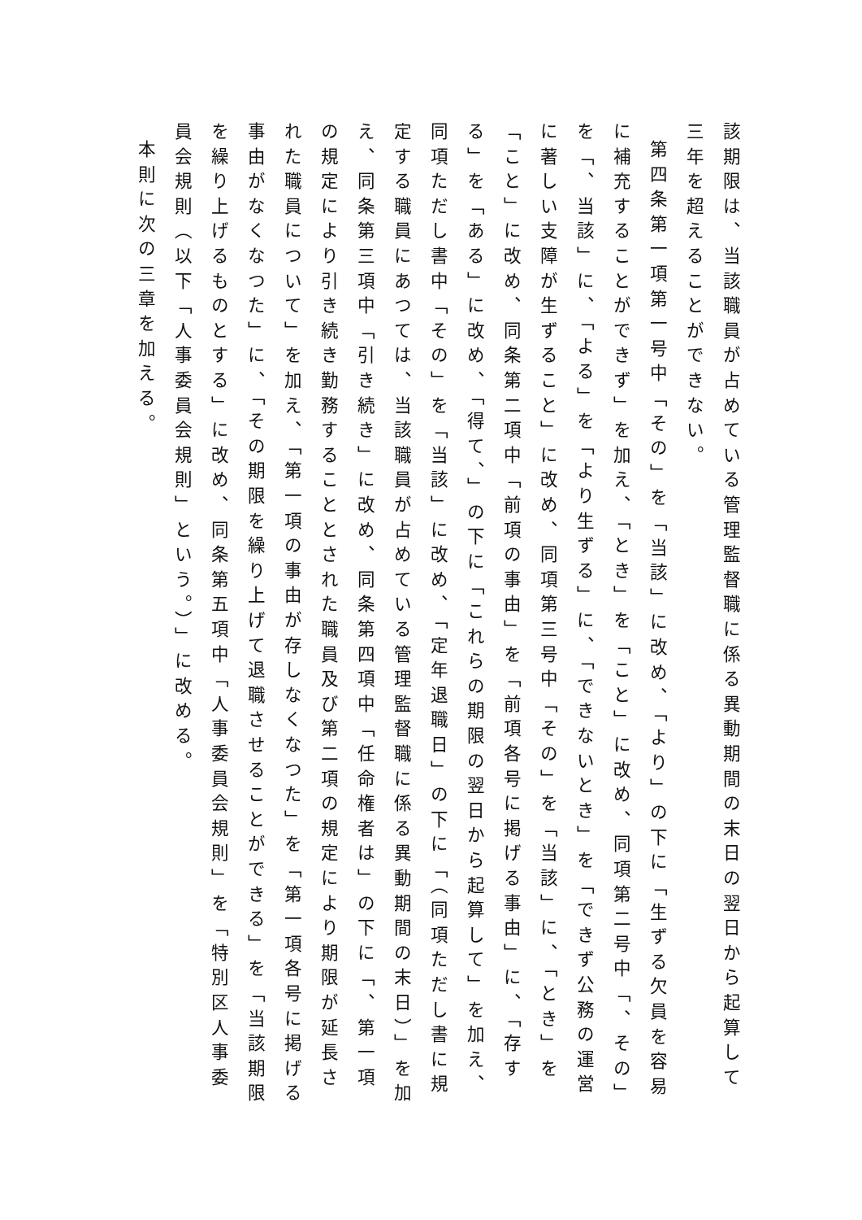該期限は、当該職員が占めている管理監督職に係る異動期間の末日の翌日から起算して三年を超えることができない。
第四条第一項第一号中「その」を「当該」に改め、「より」の下に「生ずる欠員を容易に補充することができず」を加え、「とき」を「こと」に改め、同項第二号中「、その」を「、当該」に、「よる」を「より生ずる」に、「できないとき」を「できず公務の運営に著しい支障が生ずること」に改め、同項第三号中「その」を「当該」に、「とき」を「こと」に改め、同条第二項中「前項の事由」を「前項各号に掲げる事由」に、「存する」を「ある」に改め、「得て、」の下に「これらの期限の翌日から起算して」を加え、同項ただし書中「その」を「当該」に改め、「定年退職日」の下に「（同項ただし書に規定する職員にあつては、当該職員が占めている管理監督職に係る異動期間の末日）」を加え、同条第三項中「引き続き」に改め、同条第四項中「任命権者は」の下に「、第一項の規定により引き続き勤務することとされた職員及び第二項の規定により期限が延長された職員について」を加え、「第一項の事由が存しなくなつた」を「第一項各号に掲げる事由がなくなつた」に、「その期限を繰り上げて退職させることができる」を「当該期限を繰り上げるものとする」に改め、同条第五項中「人事委員会規則」を「特別区人事委員会規則（以下「人事委員会規則」という。）」に改める。
本則に次の三章を加える。